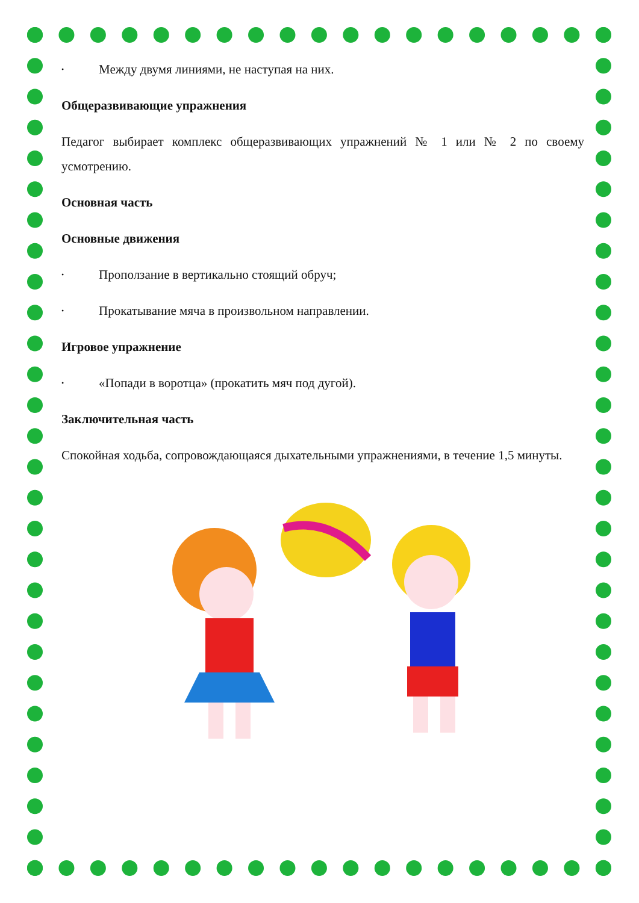• Между двумя линиями, не наступая на них.
Общеразвивающие упражнения
Педагог выбирает комплекс общеразвивающих упражнений № 1 или № 2 по своему усмотрению.
Основная часть
Основные движения
• Проползание в вертикально стоящий обруч;
• Прокатывание мяча в произвольном направлении.
Игровое упражнение
• «Попади в воротца» (прокатить мяч под дугой).
Заключительная часть
Спокойная ходьба, сопровождающаяся дыхательными упражнениями, в течение 1,5 минуты.